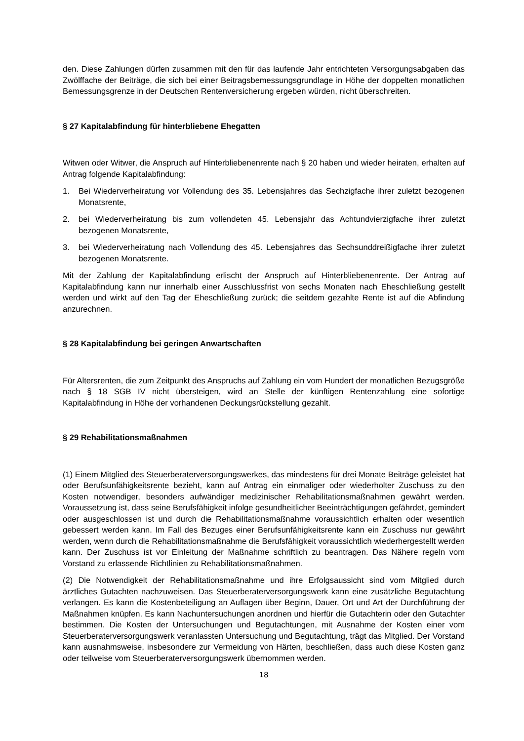den. Diese Zahlungen dürfen zusammen mit den für das laufende Jahr entrichteten Versorgungsabgaben das Zwölffache der Beiträge, die sich bei einer Beitragsbemessungsgrundlage in Höhe der doppelten monatlichen Bemessungsgrenze in der Deutschen Rentenversicherung ergeben würden, nicht überschreiten.
§ 27 Kapitalabfindung für hinterbliebene Ehegatten
Witwen oder Witwer, die Anspruch auf Hinterbliebenenrente nach § 20 haben und wieder heiraten, erhalten auf Antrag folgende Kapitalabfindung:
1. Bei Wiederverheiratung vor Vollendung des 35. Lebensjahres das Sechzigfache ihrer zuletzt bezogenen Monatsrente,
2. bei Wiederverheiratung bis zum vollendeten 45. Lebensjahr das Achtundvierzigfache ihrer zuletzt bezogenen Monatsrente,
3. bei Wiederverheiratung nach Vollendung des 45. Lebensjahres das Sechsunddreißigfache ihrer zuletzt bezogenen Monatsrente.
Mit der Zahlung der Kapitalabfindung erlischt der Anspruch auf Hinterbliebenenrente. Der Antrag auf Kapitalabfindung kann nur innerhalb einer Ausschlussfrist von sechs Monaten nach Eheschließung gestellt werden und wirkt auf den Tag der Eheschließung zurück; die seitdem gezahlte Rente ist auf die Abfindung anzurechnen.
§ 28 Kapitalabfindung bei geringen Anwartschaften
Für Altersrenten, die zum Zeitpunkt des Anspruchs auf Zahlung ein vom Hundert der monatlichen Bezugsgröße nach § 18 SGB IV nicht übersteigen, wird an Stelle der künftigen Rentenzahlung eine sofortige Kapitalabfindung in Höhe der vorhandenen Deckungsrückstellung gezahlt.
§ 29 Rehabilitationsmaßnahmen
(1) Einem Mitglied des Steuerberaterversorgungswerkes, das mindestens für drei Monate Beiträge geleistet hat oder Berufsunfähigkeitsrente bezieht, kann auf Antrag ein einmaliger oder wiederholter Zuschuss zu den Kosten notwendiger, besonders aufwändiger medizinischer Rehabilitationsmaßnahmen gewährt werden. Voraussetzung ist, dass seine Berufsfähigkeit infolge gesundheitlicher Beeinträchtigungen gefährdet, gemindert oder ausgeschlossen ist und durch die Rehabilitationsmaßnahme voraussichtlich erhalten oder wesentlich gebessert werden kann. Im Fall des Bezuges einer Berufsunfähigkeitsrente kann ein Zuschuss nur gewährt werden, wenn durch die Rehabilitationsmaßnahme die Berufsfähigkeit voraussichtlich wiederhergestellt werden kann. Der Zuschuss ist vor Einleitung der Maßnahme schriftlich zu beantragen. Das Nähere regeln vom Vorstand zu erlassende Richtlinien zu Rehabilitationsmaßnahmen.
(2) Die Notwendigkeit der Rehabilitationsmaßnahme und ihre Erfolgsaussicht sind vom Mitglied durch ärztliches Gutachten nachzuweisen. Das Steuerberaterversorgungswerk kann eine zusätzliche Begutachtung verlangen. Es kann die Kostenbeteiligung an Auflagen über Beginn, Dauer, Ort und Art der Durchführung der Maßnahmen knüpfen. Es kann Nachuntersuchungen anordnen und hierfür die Gutachterin oder den Gutachter bestimmen. Die Kosten der Untersuchungen und Begutachtungen, mit Ausnahme der Kosten einer vom Steuerberaterversorgungswerk veranlassten Untersuchung und Begutachtung, trägt das Mitglied. Der Vorstand kann ausnahmsweise, insbesondere zur Vermeidung von Härten, beschließen, dass auch diese Kosten ganz oder teilweise vom Steuerberaterversorgungswerk übernommen werden.
18